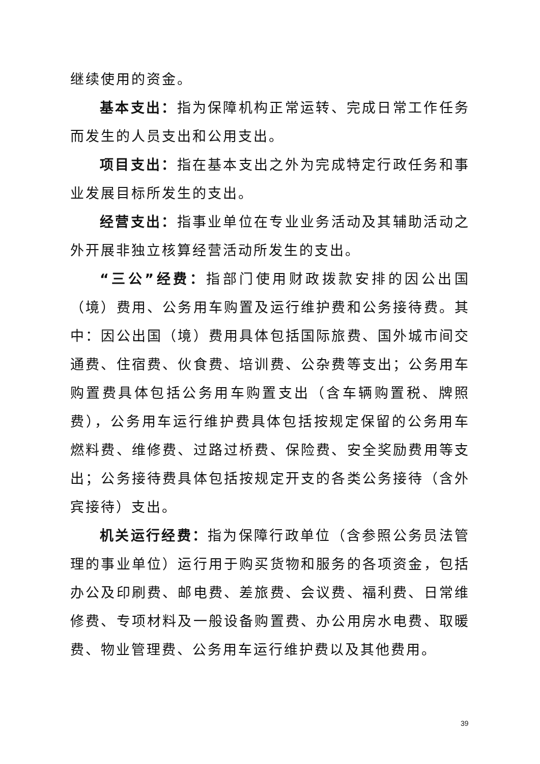继续使用的资金。
基本支出：指为保障机构正常运转、完成日常工作任务而发生的人员支出和公用支出。
项目支出：指在基本支出之外为完成特定行政任务和事业发展目标所发生的支出。
经营支出：指事业单位在专业业务活动及其辅助活动之外开展非独立核算经营活动所发生的支出。
“三公”经费：指部门使用财政拨款安排的因公出国（境）费用、公务用车购置及运行维护费和公务接待费。其中：因公出国（境）费用具体包括国际旅费、国外城市间交通费、住宿费、伙食费、培训费、公杂费等支出；公务用车购置费具体包括公务用车购置支出（含车辆购置税、牌照费），公务用车运行维护费具体包括按规定保留的公务用车燃料费、维修费、过路过桥费、保险费、安全奖励费用等支出；公务接待费具体包括按规定开支的各类公务接待（含外宾接待）支出。
机关运行经费：指为保障行政单位（含参照公务员法管理的事业单位）运行用于购买货物和服务的各项资金，包括办公及印刷费、邮电费、差旅费、会议费、福利费、日常维修费、专项材料及一般设备购置费、办公用房水电费、取暖费、物业管理费、公务用车运行维护费以及其他费用。
39